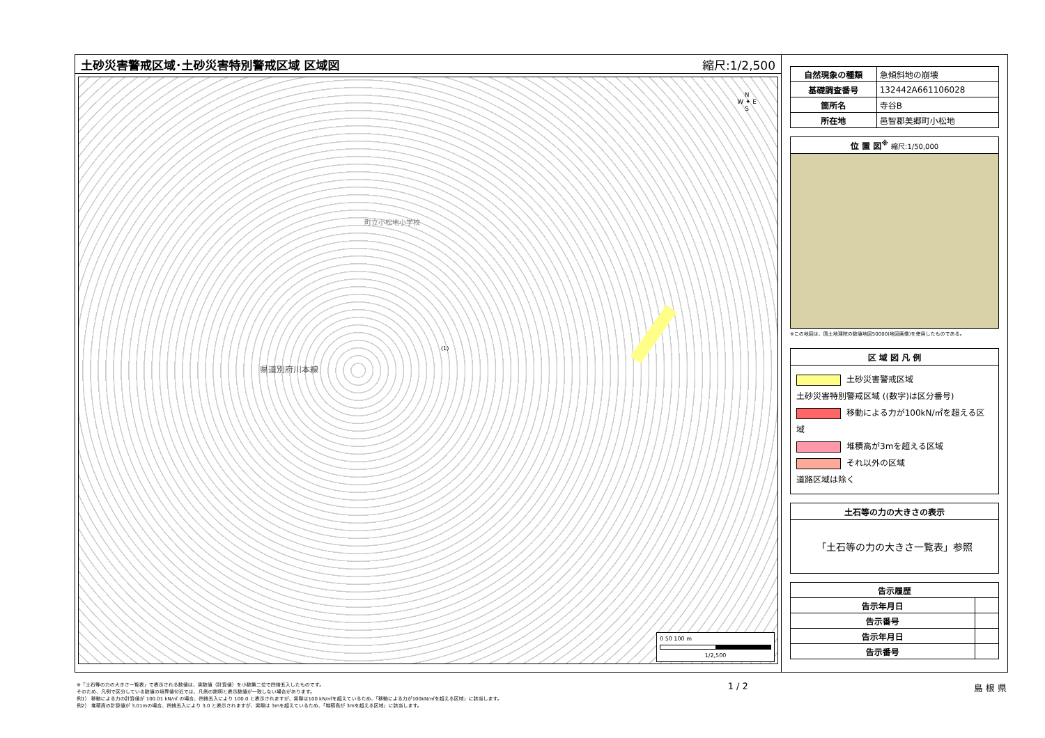土砂災害警戒区域･土砂災害特別警戒区域 区域図 縮尺:1/2,500
町立小松地小学校
県道別府川本線
(1)
N
W ✦ E
S
0 50 100 m
1/2,500
| 自然現象の種類 | 急傾斜地の崩壊 |
| 基礎調査番号 | 132442A661106028 |
| 箇所名 | 寺谷B |
| 所在地 | 邑智郡美郷町小松地 |
位 置 図<sup>※</sup> 縮尺:1/50,000
※この地図は、国土地理院の数値地図50000(地図画像)を使用したものである。
区 域 図 凡 例
土砂災害警戒区域
土砂災害特別警戒区域 ((数字)は区分番号)
移動による力が100kN/㎡を超える区域
堆積高が3mを超える区域
それ以外の区域
道路区域は除く
土石等の力の大きさの表示
「土石等の力の大きさ一覧表」参照
| 告示履歴 | |
| --- | --- |
| 告示年月日 | |
| 告示番号 | |
| 告示年月日 | |
| 告示番号 | |
※「土石等の力の大きさ一覧表」で表示される数値は、実数値（計算値）を小数第二位で四捨五入したものです。
そのため、凡例で区分している数値の境界値付近では、凡例の説明と表示数値が一致しない場合があります。
例1） 移動による力の計算値が 100.01 kN/㎡ の場合、四捨五入により 100.0 と表示されますが、実際は100 kN/㎡を超えているため、「移動による力が100kN/㎡を超える区域」に該当します。
例2） 堆積高の計算値が 3.01mの場合、四捨五入により 3.0 と表示されますが、実際は 3mを超えているため、「堆積高が 3mを超える区域」に該当します。
1 / 2 島 根 県